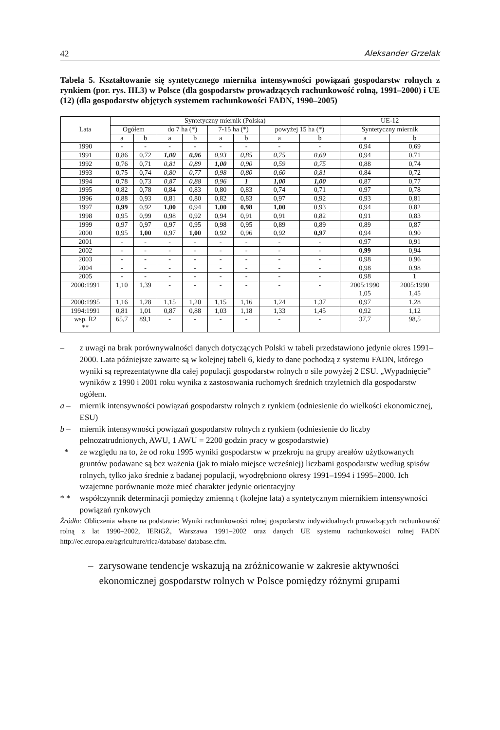42 Aleksander Grzelak
Tabela 5. Kształtowanie się syntetycznego miernika intensywności powiązań gospodarstw rolnych z rynkiem (por. rys. III.3) w Polsce (dla gospodarstw prowadzących rachunkowość rolną, 1991–2000) i UE (12) (dla gospodarstw objętych systemem rachunkowości FADN, 1990–2005)
| Lata | Syntetyczny miernik (Polska) | | | | | | | | UE-12 | |
| --- | --- | --- | --- | --- | --- | --- | --- | --- | --- | --- |
| | Ogółem | | do 7 ha (*) | | 7-15 ha (*) | | powyżej 15 ha (*) | | Syntetyczny miernik | |
| | a | b | a | b | a | b | a | b | a | b |
| 1990 | - | - | - | - | - | - | - | - | 0,94 | 0,69 |
| 1991 | 0,86 | 0,72 | 1,00 | 0,96 | 0,93 | 0,85 | 0,75 | 0,69 | 0,94 | 0,71 |
| 1992 | 0,76 | 0,71 | 0,81 | 0,89 | 1,00 | 0,90 | 0,59 | 0,75 | 0,88 | 0,74 |
| 1993 | 0,75 | 0,74 | 0,80 | 0,77 | 0,98 | 0,80 | 0,60 | 0,81 | 0,84 | 0,72 |
| 1994 | 0,78 | 0,73 | 0,87 | 0,88 | 0,96 | 1 | 1,00 | 1,00 | 0,87 | 0,77 |
| 1995 | 0,82 | 0,78 | 0,84 | 0,83 | 0,80 | 0,83 | 0,74 | 0,71 | 0,97 | 0,78 |
| 1996 | 0,88 | 0,93 | 0,81 | 0,80 | 0,82 | 0,83 | 0,97 | 0,92 | 0,93 | 0,81 |
| 1997 | 0,99 | 0,92 | 1,00 | 0,94 | 1,00 | 0,98 | 1,00 | 0,93 | 0,94 | 0,82 |
| 1998 | 0,95 | 0,99 | 0,98 | 0,92 | 0,94 | 0,91 | 0,91 | 0,82 | 0,91 | 0,83 |
| 1999 | 0,97 | 0,97 | 0,97 | 0,95 | 0,98 | 0,95 | 0,89 | 0,89 | 0,89 | 0,87 |
| 2000 | 0,95 | 1,00 | 0,97 | 1,00 | 0,92 | 0,96 | 0,92 | 0,97 | 0,94 | 0,90 |
| 2001 | - | - | - | - | - | - | - | - | 0,97 | 0,91 |
| 2002 | - | - | - | - | - | - | - | - | 0,99 | 0,94 |
| 2003 | - | - | - | - | - | - | - | - | 0,98 | 0,96 |
| 2004 | - | - | - | - | - | - | - | - | 0,98 | 0,98 |
| 2005 | - | - | - | - | - | - | - | - | 0,98 | 1 |
| 2000:1991 | 1,10 | 1,39 | - | - | - | - | - | - | 2005:1990 1,05 | 2005:1990 1,45 |
| 2000:1995 | 1,16 | 1,28 | 1,15 | 1,20 | 1,15 | 1,16 | 1,24 | 1,37 | 0,97 | 1,28 |
| 1994:1991 | 0,81 | 1,01 | 0,87 | 0,88 | 1,03 | 1,18 | 1,33 | 1,45 | 0,92 | 1,12 |
| wsp. R2 ** | 65,7 | 89,1 | - | - | - | - | - | - | 37,7 | 98,5 |
– z uwagi na brak porównywalności danych dotyczących Polski w tabeli przedstawiono jedynie okres 1991–2000. Lata późniejsze zawarte są w kolejnej tabeli 6, kiedy to dane pochodzą z systemu FADN, którego wyniki są reprezentatywne dla całej populacji gospodarstw rolnych o sile powyżej 2 ESU. „Wypadnięcie” wyników z 1990 i 2001 roku wynika z zastosowania ruchomych średnich trzyletnich dla gospodarstw ogółem.
a – miernik intensywności powiązań gospodarstw rolnych z rynkiem (odniesienie do wielkości ekonomicznej, ESU)
b – miernik intensywności powiązań gospodarstw rolnych z rynkiem (odniesienie do liczby pełnozatrudnionych, AWU, 1 AWU = 2200 godzin pracy w gospodarstwie)
* ze względu na to, że od roku 1995 wyniki gospodarstw w przekroju na grupy areałów użytkowanych gruntów podawane są bez ważenia (jak to miało miejsce wcześniej) liczbami gospodarstw według spisów rolnych, tylko jako średnie z badanej populacji, wyodrębniono okresy 1991–1994 i 1995–2000. Ich wzajemne porównanie może mieć charakter jedynie orientacyjny
* * współczynnik determinacji pomiędzy zmienną t (kolejne lata) a syntetycznym miernikiem intensywności powiązań rynkowych
Źródło: Obliczenia własne na podstawie: Wyniki rachunkowości rolnej gospodarstw indywidualnych prowadzących rachunkowość rolną z lat 1990–2002, IERiGŻ, Warszawa 1991–2002 oraz danych UE systemu rachunkowości rolnej FADN http://ec.europa.eu/agriculture/rica/database/ database.cfm.
– zarysowane tendencje wskazują na zróżnicowanie w zakresie aktywności ekonomicznej gospodarstw rolnych w Polsce pomiędzy różnymi grupami